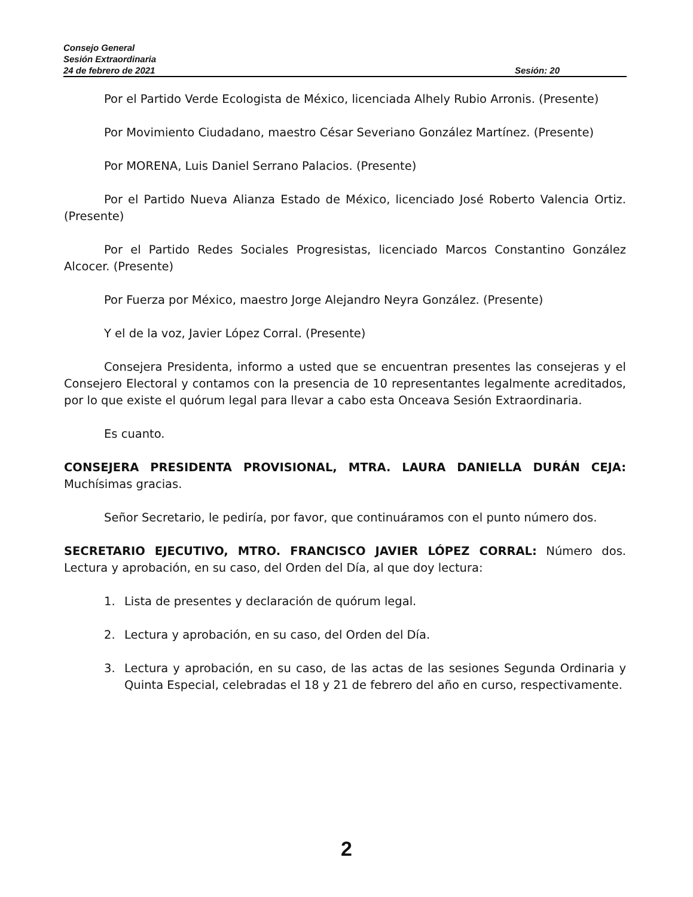Consejo General
Sesión Extraordinaria
24 de febrero de 2021 Sesión: 20
Por el Partido Verde Ecologista de México, licenciada Alhely Rubio Arronis. (Presente)
Por Movimiento Ciudadano, maestro César Severiano González Martínez. (Presente)
Por MORENA, Luis Daniel Serrano Palacios. (Presente)
Por el Partido Nueva Alianza Estado de México, licenciado José Roberto Valencia Ortiz. (Presente)
Por el Partido Redes Sociales Progresistas, licenciado Marcos Constantino González Alcocer. (Presente)
Por Fuerza por México, maestro Jorge Alejandro Neyra González. (Presente)
Y el de la voz, Javier López Corral. (Presente)
Consejera Presidenta, informo a usted que se encuentran presentes las consejeras y el Consejero Electoral y contamos con la presencia de 10 representantes legalmente acreditados, por lo que existe el quórum legal para llevar a cabo esta Onceava Sesión Extraordinaria.
Es cuanto.
CONSEJERA PRESIDENTA PROVISIONAL, MTRA. LAURA DANIELLA DURÁN CEJA: Muchísimas gracias.
Señor Secretario, le pediría, por favor, que continuáramos con el punto número dos.
SECRETARIO EJECUTIVO, MTRO. FRANCISCO JAVIER LÓPEZ CORRAL: Número dos. Lectura y aprobación, en su caso, del Orden del Día, al que doy lectura:
1. Lista de presentes y declaración de quórum legal.
2. Lectura y aprobación, en su caso, del Orden del Día.
3. Lectura y aprobación, en su caso, de las actas de las sesiones Segunda Ordinaria y Quinta Especial, celebradas el 18 y 21 de febrero del año en curso, respectivamente.
2